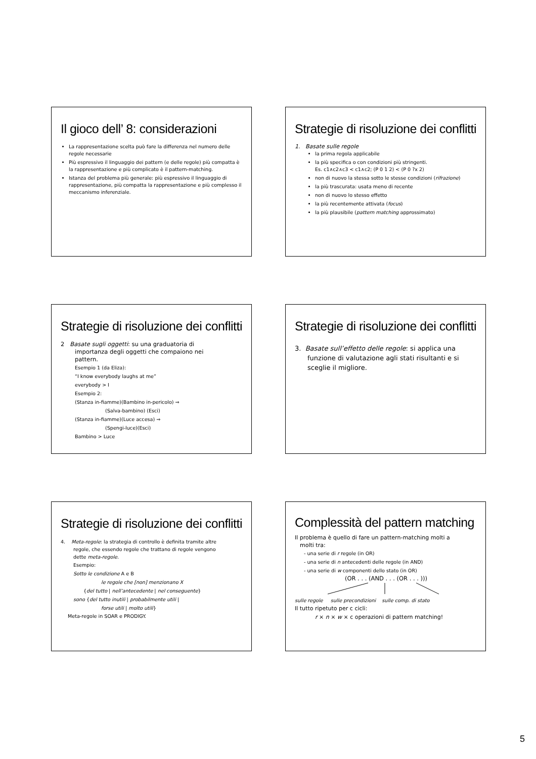Il gioco dell’ 8: considerazioni
La rappresentazione scelta può fare la differenza nel numero delle regole necessarie
Più espressivo il linguaggio dei pattern (e delle regole) più compatta è la rappresentazione e più complicato è il pattern-matching.
Istanza del problema più generale: più espressivo il linguaggio di rappresentazione, più compatta la rappresentazione e più complesso il meccanismo inferenziale.
Strategie di risoluzione dei conflitti
1. Basate sulle regole
la prima regola applicabile
la più specifica o con condizioni più stringenti.
Es. c1∧c2∧c3 < c1∧c2; (P 0 1 2) < (P 0 ?x 2)
non di nuovo la stessa sotto le stesse condizioni (rifrazione)
la più trascurata: usata meno di recente
non di nuovo lo stesso effetto
la più recentemente attivata (focus)
la più plausibile (pattern matching approssimato)
Strategie di risoluzione dei conflitti
2 Basate sugli oggetti: su una graduatoria di
importanza degli oggetti che compaiono nei
pattern.
Esempio 1 (da Eliza):
“I know everybody laughs at me”
everybody > I
Esempio 2:
(Stanza in-fiamme)(Bambino in-pericolo) ⇒
(Salva-bambino) (Esci)
(Stanza in-fiamme)(Luce accesa) ⇒
(Spengi-luce)(Esci)
Bambino > Luce
Strategie di risoluzione dei conflitti
3. Basate sull’effetto delle regole: si applica una
funzione di valutazione agli stati risultanti e si
sceglie il migliore.
Strategie di risoluzione dei conflitti
4. Meta-regole: la strategia di controllo è definita tramite altre
regole, che essendo regole che trattano di regole vengono
dette meta-regole.
Esempio:
Sotto le condizione A e B
le regole che [non] menzionano X
{del tutto | nell’antecedente | nel conseguente}
sono {del tutto inutili | probabilmente utili |
forse utili | molto utili}
Meta-regole in SOAR e PRODIGY.
Complessità del pattern matching
Il problema è quello di fare un pattern-matching molti a
molti tra:
- una serie di r regole (in OR)
- una serie di n antecedenti delle regole (in AND)
- una serie di w componenti dello stato (in OR)
(OR . . . (AND . . . (OR . . . )))
sulle regole sulle precondizioni sulle comp. di stato
Il tutto ripetuto per c cicli:
r × n × w × c operazioni di pattern matching!
5